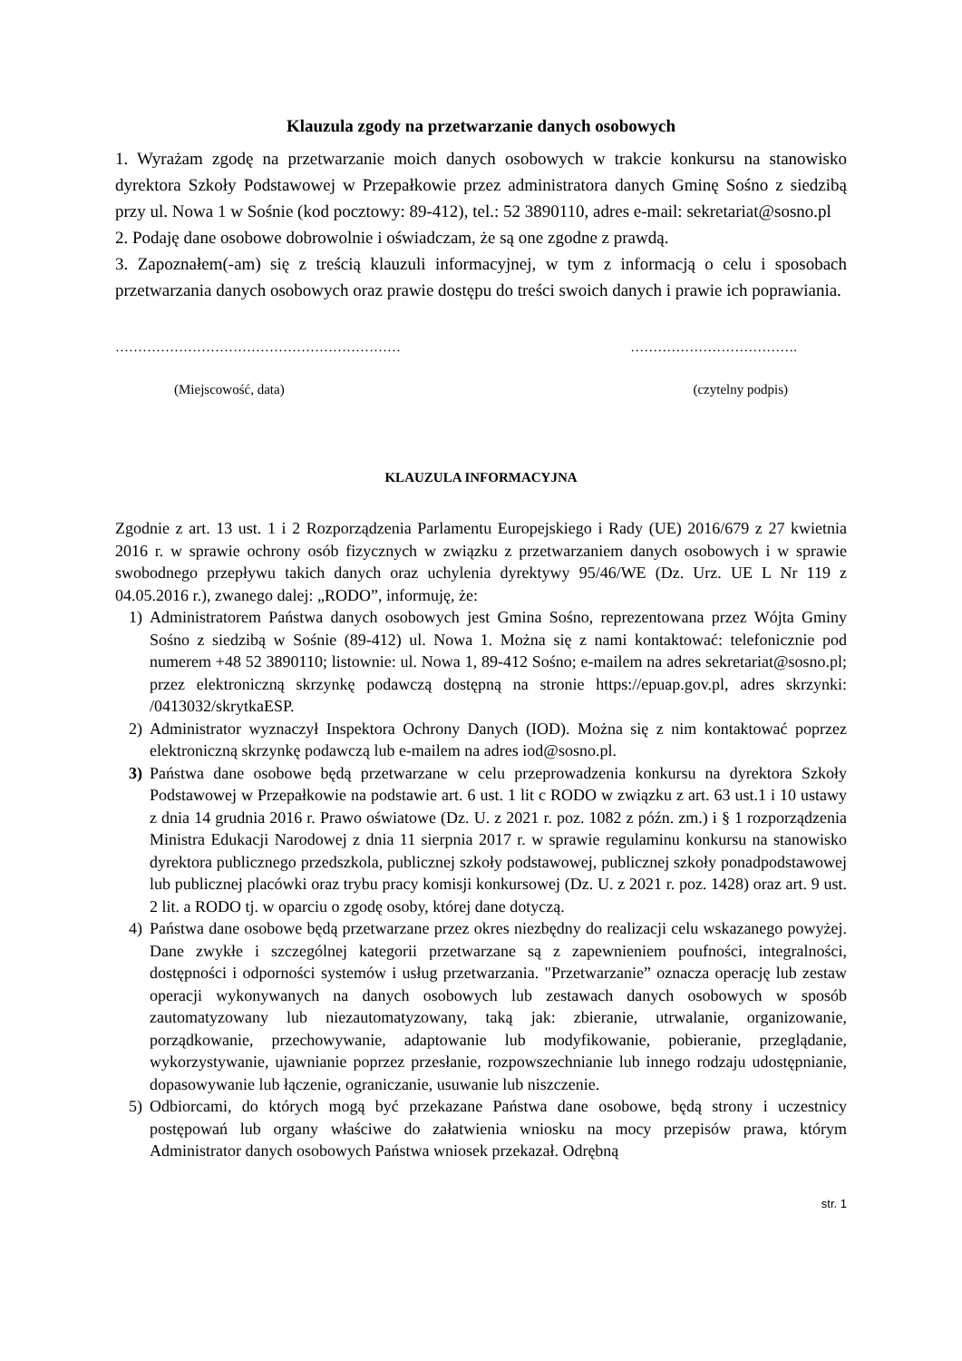Klauzula zgody na przetwarzanie danych osobowych
1. Wyrażam zgodę na przetwarzanie moich danych osobowych w trakcie konkursu na stanowisko dyrektora Szkoły Podstawowej w Przepałkowie przez administratora danych Gminę Sośno z siedzibą przy ul. Nowa 1 w Sośnie (kod pocztowy: 89-412), tel.: 52 3890110, adres e-mail: sekretariat@sosno.pl
2. Podaję dane osobowe dobrowolnie i oświadczam, że są one zgodne z prawdą.
3. Zapoznałem(-am) się z treścią klauzuli informacyjnej, w tym z informacją o celu i sposobach przetwarzania danych osobowych oraz prawie dostępu do treści swoich danych i prawie ich poprawiania.
……………………………………………………… ……………………………….
(Miejscowość, data) (czytelny podpis)
KLAUZULA INFORMACYJNA
Zgodnie z art. 13 ust. 1 i 2 Rozporządzenia Parlamentu Europejskiego i Rady (UE) 2016/679 z 27 kwietnia 2016 r. w sprawie ochrony osób fizycznych w związku z przetwarzaniem danych osobowych i w sprawie swobodnego przepływu takich danych oraz uchylenia dyrektywy 95/46/WE (Dz. Urz. UE L Nr 119 z 04.05.2016 r.), zwanego dalej: „RODO”, informuję, że:
1) Administratorem Państwa danych osobowych jest Gmina Sośno, reprezentowana przez Wójta Gminy Sośno z siedzibą w Sośnie (89-412) ul. Nowa 1. Można się z nami kontaktować: telefonicznie pod numerem +48 52 3890110; listownie: ul. Nowa 1, 89-412 Sośno; e-mailem na adres sekretariat@sosno.pl; przez elektroniczną skrzynkę podawczą dostępną na stronie https://epuap.gov.pl, adres skrzynki: /0413032/skrytkaESP.
2) Administrator wyznaczył Inspektora Ochrony Danych (IOD). Można się z nim kontaktować poprzez elektroniczną skrzynkę podawczą lub e-mailem na adres iod@sosno.pl.
3) Państwa dane osobowe będą przetwarzane w celu przeprowadzenia konkursu na dyrektora Szkoły Podstawowej w Przepałkowie na podstawie art. 6 ust. 1 lit c RODO w związku z art. 63 ust.1 i 10 ustawy z dnia 14 grudnia 2016 r. Prawo oświatowe (Dz. U. z 2021 r. poz. 1082 z późn. zm.) i § 1 rozporządzenia Ministra Edukacji Narodowej z dnia 11 sierpnia 2017 r. w sprawie regulaminu konkursu na stanowisko dyrektora publicznego przedszkola, publicznej szkoły podstawowej, publicznej szkoły ponadpodstawowej lub publicznej placówki oraz trybu pracy komisji konkursowej (Dz. U. z 2021 r. poz. 1428) oraz art. 9 ust. 2 lit. a RODO tj. w oparciu o zgodę osoby, której dane dotyczą.
4) Państwa dane osobowe będą przetwarzane przez okres niezbędny do realizacji celu wskazanego powyżej. Dane zwykłe i szczególnej kategorii przetwarzane są z zapewnieniem poufności, integralności, dostępności i odporności systemów i usług przetwarzania. "Przetwarzanie” oznacza operację lub zestaw operacji wykonywanych na danych osobowych lub zestawach danych osobowych w sposób zautomatyzowany lub niezautomatyzowany, taką jak: zbieranie, utrwalanie, organizowanie, porządkowanie, przechowywanie, adaptowanie lub modyfikowanie, pobieranie, przeglądanie, wykorzystywanie, ujawnianie poprzez przesłanie, rozpowszechnianie lub innego rodzaju udostępnianie, dopasowywanie lub łączenie, ograniczanie, usuwanie lub niszczenie.
5) Odbiorcami, do których mogą być przekazane Państwa dane osobowe, będą strony i uczestnicy postępowań lub organy właściwe do załatwienia wniosku na mocy przepisów prawa, którym Administrator danych osobowych Państwa wniosek przekazał. Odrębną
str. 1